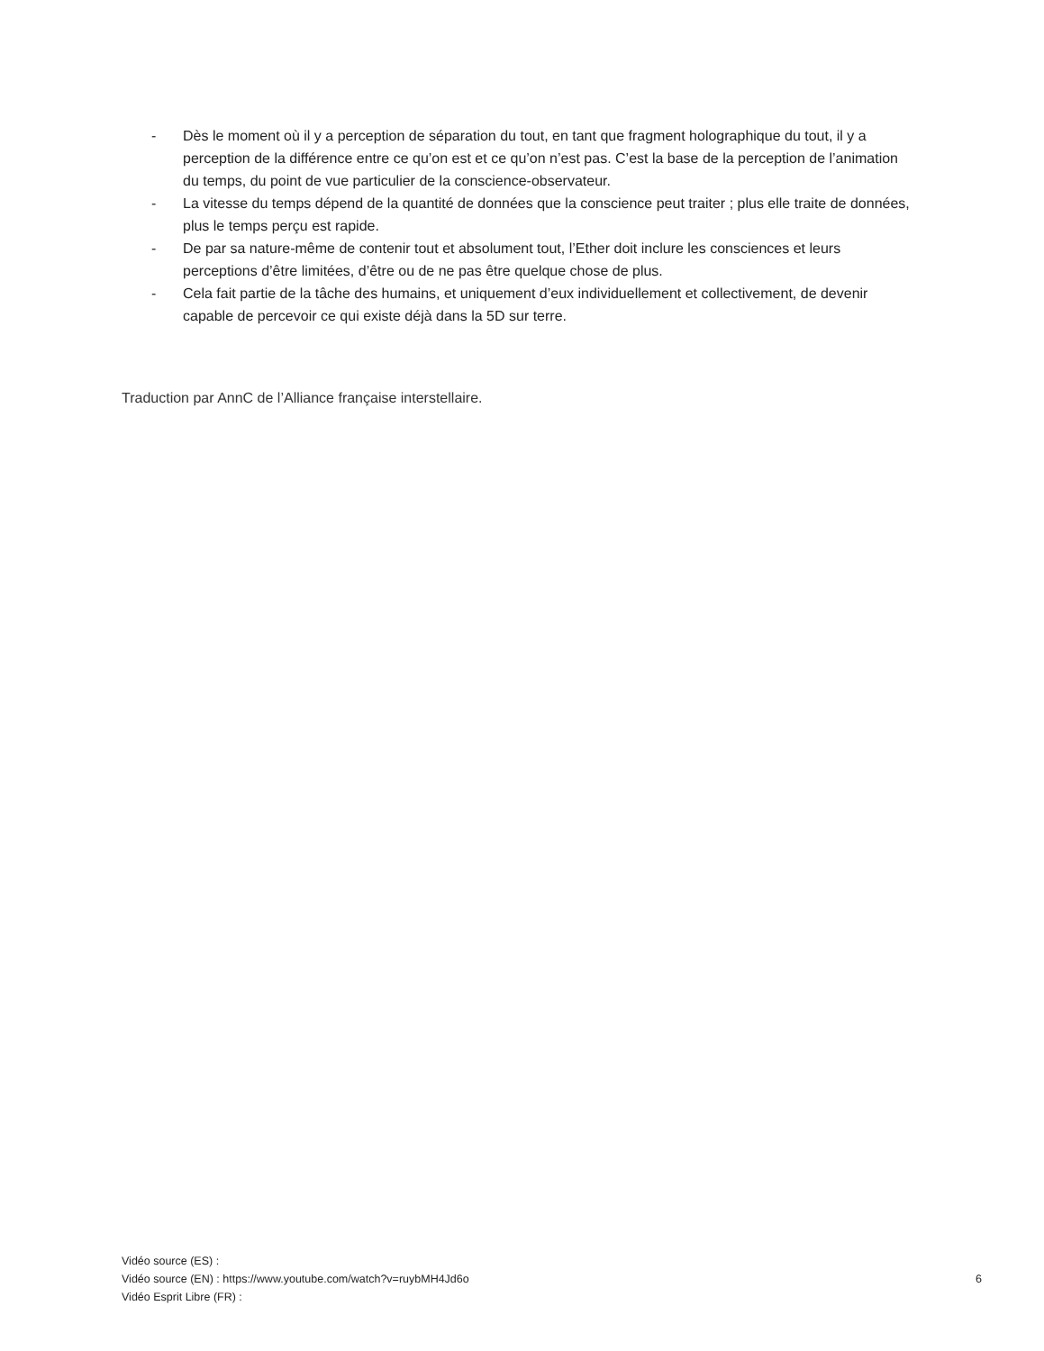- Dès le moment où il y a perception de séparation du tout, en tant que fragment holographique du tout, il y a perception de la différence entre ce qu’on est et ce qu’on n’est pas. C’est la base de la perception de l’animation du temps, du point de vue particulier de la conscience-observateur.
- La vitesse du temps dépend de la quantité de données que la conscience peut traiter ; plus elle traite de données, plus le temps perçu est rapide.
- De par sa nature-même de contenir tout et absolument tout, l’Ether doit inclure les consciences et leurs perceptions d’être limitées, d’être ou de ne pas être quelque chose de plus.
- Cela fait partie de la tâche des humains, et uniquement d’eux individuellement et collectivement, de devenir capable de percevoir ce qui existe déjà dans la 5D sur terre.
Traduction par AnnC de l’Alliance française interstellaire.
Vidéo source (ES) :
Vidéo source (EN) : https://www.youtube.com/watch?v=ruybMH4Jd6o 6
Vidéo Esprit Libre (FR) :